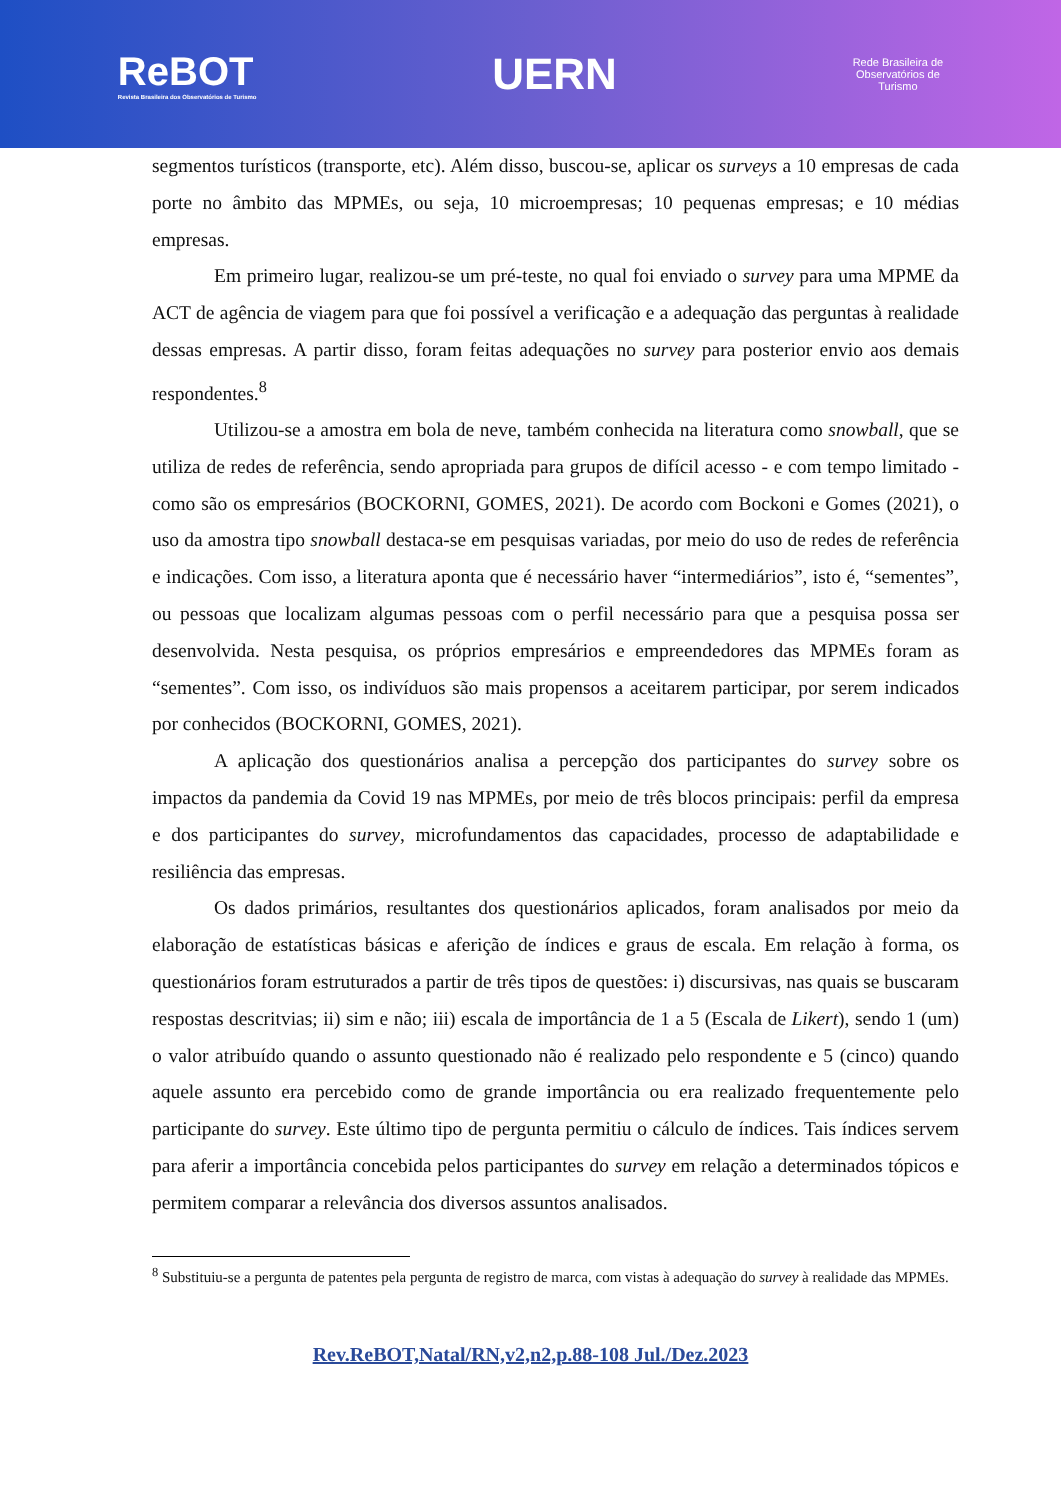ReBOT
Revista Brasileira dos Observatórios de Turismo
UERN
Rede Brasileira de
Observatórios de
Turismo
segmentos turísticos (transporte, etc). Além disso, buscou-se, aplicar os surveys a 10 empresas de cada porte no âmbito das MPMEs, ou seja, 10 microempresas; 10 pequenas empresas; e 10 médias empresas.
Em primeiro lugar, realizou-se um pré-teste, no qual foi enviado o survey para uma MPME da ACT de agência de viagem para que foi possível a verificação e a adequação das perguntas à realidade dessas empresas. A partir disso, foram feitas adequações no survey para posterior envio aos demais respondentes.<sup>8</sup>
Utilizou-se a amostra em bola de neve, também conhecida na literatura como snowball, que se utiliza de redes de referência, sendo apropriada para grupos de difícil acesso - e com tempo limitado - como são os empresários (BOCKORNI, GOMES, 2021). De acordo com Bockoni e Gomes (2021), o uso da amostra tipo snowball destaca-se em pesquisas variadas, por meio do uso de redes de referência e indicações. Com isso, a literatura aponta que é necessário haver “intermediários”, isto é, “sementes”, ou pessoas que localizam algumas pessoas com o perfil necessário para que a pesquisa possa ser desenvolvida. Nesta pesquisa, os próprios empresários e empreendedores das MPMEs foram as “sementes”. Com isso, os indivíduos são mais propensos a aceitarem participar, por serem indicados por conhecidos (BOCKORNI, GOMES, 2021).
A aplicação dos questionários analisa a percepção dos participantes do survey sobre os impactos da pandemia da Covid 19 nas MPMEs, por meio de três blocos principais: perfil da empresa e dos participantes do survey, microfundamentos das capacidades, processo de adaptabilidade e resiliência das empresas.
Os dados primários, resultantes dos questionários aplicados, foram analisados por meio da elaboração de estatísticas básicas e aferição de índices e graus de escala. Em relação à forma, os questionários foram estruturados a partir de três tipos de questões: i) discursivas, nas quais se buscaram respostas descritvias; ii) sim e não; iii) escala de importância de 1 a 5 (Escala de Likert), sendo 1 (um) o valor atribuído quando o assunto questionado não é realizado pelo respondente e 5 (cinco) quando aquele assunto era percebido como de grande importância ou era realizado frequentemente pelo participante do survey. Este último tipo de pergunta permitiu o cálculo de índices. Tais índices servem para aferir a importância concebida pelos participantes do survey em relação a determinados tópicos e permitem comparar a relevância dos diversos assuntos analisados.
<sup>8</sup> Substituiu-se a pergunta de patentes pela pergunta de registro de marca, com vistas à adequação do survey à realidade das MPMEs.
Rev.ReBOT,Natal/RN,v2,n2,p.88-108 Jul./Dez.2023